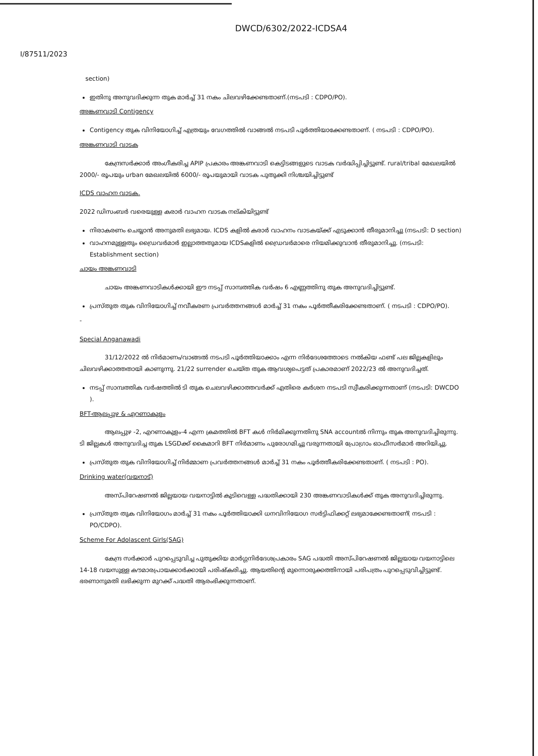DWCD/6302/2022-ICDSA4
I/87511/2023
section)
ഇതിനു അനുവദിക്കുന്ന തുക മാർച്ച് 31 നകം ചിലവഴിക്കേണ്ടതാണ്.(നടപടി : CDPO/PO).
അങ്കണവാടി Contigency
Contigency തുക വിനിയോഗിച്ച് എത്രയും വേഗത്തിൽ വാങ്ങൽ നടപടി പൂർത്തിയാക്കേണ്ടതാണ്. ( നടപടി : CDPO/PO).
അങ്കണവാടി വാടക
കേന്ദ്രസർക്കാർ അംഗീകരിച്ച APIP പ്രകാരം അങ്കണവാടി കെട്ടിടങ്ങളുടെ വാടക വർദ്ധിപ്പിച്ചിട്ടുണ്ട്. rural/tribal മേഖലയിൽ 2000/- രൂപയും urban മേഖലയിൽ 6000/- രൂപയുമായി വാടക പുതുക്കി നിശ്ചയിച്ചിട്ടുണ്ട്
ICDS വാഹന വാടക.
2022 ഡിസംബർ വരെയുള്ള കരാർ വാഹന വാടക നല്കിയിട്ടുണ്ട്
നിരാകരണം ചെയ്യാൻ അനുമതി ലഭ്യമായ. ICDS കളിൽ കരാർ വാഹനം വാടകയ്ക്ക് എടുക്കാൻ തീരുമാനിച്ചു (നടപടി: D section)
വാഹനമുള്ളതും ഡ്രൈവർമാർ ഇല്ലാത്തതുമായ ICDSകളിൽ ഡ്രൈവർമാരെ നിയമിക്കുവാൻ തീരുമാനിച്ചു. (നടപടി: Establishment section)
ചായം അങ്കണവാടി
ചായം അങ്കണവാടികൾക്കായി ഈ നടപ്പ് സാമ്പത്തിക വർഷം 6 എണ്ണത്തിനു തുക അനുവദിച്ചിട്ടുണ്ട്.
പ്രസ്തുത തുക വിനിയോഗിച്ച് നവീകരണ പ്രവർത്തനങ്ങൾ മാർച്ച് 31 നകം പൂർത്തീകരിക്കേണ്ടതാണ്. ( നടപടി : CDPO/PO).
-
Special Anganawadi
31/12/2022 ൽ നിർമാണം/വാങ്ങൽ നടപടി പൂർത്തിയാക്കാം എന്ന നിർദേശത്തോടെ നൽകിയ ഫണ്ട് പല ജില്ലകളിലും ചിലവഴിക്കാത്തതായി കാണുന്നു. 21/22 surrender ചെയ്ത തുക ആവശ്യപെട്ടത് പ്രകാരമാണ് 2022/23 ൽ അനുവദിച്ചത്.
നടപ്പ് സാമ്പത്തിക വർഷത്തിൽ ടി തുക ചെലവഴിക്കാത്തവർക്ക് എതിരെ കർശന നടപടി സ്വീകരിക്കുന്നതാണ് (നടപടി: DWCDO ).
BFT-ആലപ്പുഴ & എറണാകുളം
ആലപ്പുഴ -2, എറണാകുളം-4 എന്ന ക്രമത്തിൽ BFT കൾ നിർമിക്കുന്നതിനു SNA accountൽ നിന്നും തുക അനുവദിച്ചിരുന്നു. ടി ജില്ലകൾ അനുവദിച്ച തുക LSGDക്ക് കൈമാറി BFT നിർമാണം പുരോഗമിച്ചു വരുന്നതായി പ്രോഗ്രാം ഓഫീസർമാർ അറിയിച്ചു.
പ്രസ്തുത തുക വിനിയോഗിച്ച് നിർമ്മാണ പ്രവർത്തനങ്ങൾ മാർച്ച് 31 നകം പൂർത്തീകരിക്കേണ്ടതാണ്. ( നടപടി : PO).
Drinking water(വയനാട്)
അസ്പിറേഷണൽ ജില്ലയായ വയനാട്ടിൽ കുടിവെള്ള പദ്ധതിക്കായി 230 അങ്കണവാടികൾക്ക് തുക അനുവദിച്ചിരുന്നു.
പ്രസ്തുത തുക വിനിയോഗം മാർച്ച് 31 നകം പൂർത്തിയാക്കി ധനവിനിയോഗ സർട്ടിഫിക്കറ്റ് ലഭ്യമാക്കേണ്ടതാണ്( നടപടി : PO/CDPO).
Scheme For Adolascent Girls(SAG)
കേന്ദ്ര സർക്കാർ പുറപ്പെടുവിച്ച പുതുക്കിയ മാർഗ്ഗനിർദേശപ്രകാരം SAG പദ്ധതി അസ്പിറേഷണൽ ജില്ലയായ വയനാട്ടിലെ 14-18 വയസുള്ള കൗമാരപ്രായക്കാർക്കായി പരിഷ്കരിച്ചു. ആയതിന്റെ മുന്നൊരുക്കത്തിനായി പരിപത്രം പുറപ്പെടുവിച്ചിട്ടുണ്ട്. ഭരണാനുമതി ലഭിക്കുന്ന മുറക്ക് പദ്ധതി ആരംഭിക്കുന്നതാണ്.